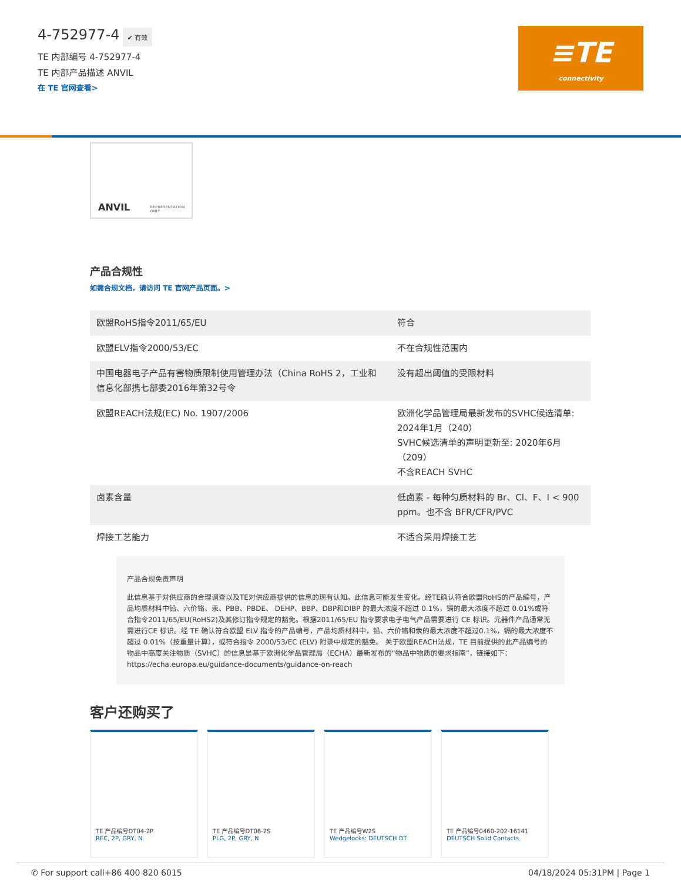4-752977-4
✔ 有效
TE 内部编号 4-752977-4
TE 内部产品描述 ANVIL
在 TE 官网查看>
≡TE
connectivity
ANVIL REPRESENTATION ONLY
产品合规性
如需合规文档，请访问 TE 官网产品页面。>
| 欧盟RoHS指令2011/65/EU | 符合 |
| 欧盟ELV指令2000/53/EC | 不在合规性范围内 |
| 中国电器电子产品有害物质限制使用管理办法（China RoHS 2，工业和信息化部携七部委2016年第32号令 | 没有超出阈值的受限材料 |
| 欧盟REACH法规(EC) No. 1907/2006 | 欧洲化学品管理局最新发布的SVHC候选清单: 2024年1月（240） SVHC候选清单的声明更新至: 2020年6月（209） 不含REACH SVHC |
| 卤素含量 | 低卤素 - 每种匀质材料的 Br、Cl、F、I < 900 ppm。也不含 BFR/CFR/PVC |
| 焊接工艺能力 | 不适合采用焊接工艺 |
产品合规免责声明
此信息基于对供应商的合理调查以及TE对供应商提供的信息的现有认知。此信息可能发生变化。经TE确认符合欧盟RoHS的产品编号，产品均质材料中铅、六价铬、汞、PBB、PBDE、 DEHP、BBP、DBP和DIBP 的最大浓度不超过 0.1%，镉的最大浓度不超过 0.01%或符合指令2011/65/EU(RoHS2)及其修订指令规定的豁免。根据2011/65/EU 指令要求电子电气产品需要进行 CE 标识。元器件产品通常无需进行CE 标识。经 TE 确认符合欧盟 ELV 指令的产品编号，产品均质材料中，铅、六价铬和汞的最大浓度不超过0.1%，镉的最大浓度不超过 0.01%（按重量计算），或符合指令 2000/53/EC (ELV) 附录中规定的豁免。 关于欧盟REACH法规，TE 目前提供的此产品编号的物品中高度关注物质（SVHC）的信息是基于欧洲化学品管理局（ECHA）最新发布的“物品中物质的要求指南”，链接如下：https://echa.europa.eu/guidance-documents/guidance-on-reach
客户还购买了
TE 产品编号DT04-2P
REC, 2P, GRY, N
TE 产品编号DT06-2S
PLG, 2P, GRY, N
TE 产品编号W2S
Wedgelocks: DEUTSCH DT
TE 产品编号0460-202-16141
DEUTSCH Solid Contacts
✆ For support call+86 400 820 6015 04/18/2024 05:31PM | Page 1